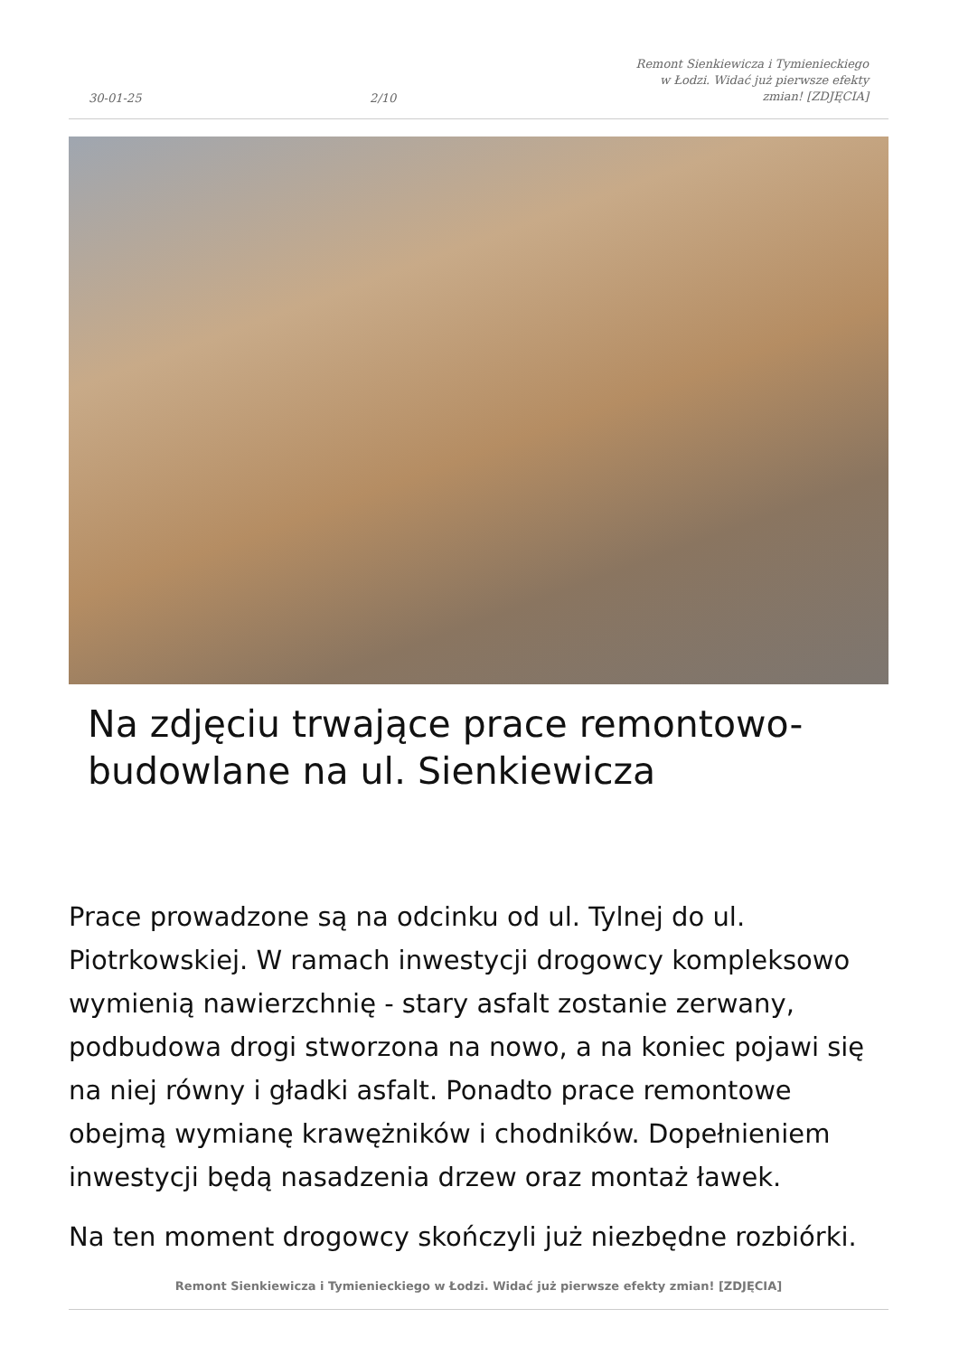30-01-25 2/10 Remont Sienkiewicza i Tymienieckiego w Łodzi. Widać już pierwsze efekty zmian! [ZDJĘCIA]
Na zdjęciu trwające prace remontowo-budowlane na ul. Sienkiewicza
Prace prowadzone są na odcinku od ul. Tylnej do ul. Piotrkowskiej. W ramach inwestycji drogowcy kompleksowo wymienią nawierzchnię - stary asfalt zostanie zerwany, podbudowa drogi stworzona na nowo, a na koniec pojawi się na niej równy i gładki asfalt. Ponadto prace remontowe obejmą wymianę krawężników i chodników. Dopełnieniem inwestycji będą nasadzenia drzew oraz montaż ławek.
Na ten moment drogowcy skończyli już niezbędne rozbiórki.
Remont Sienkiewicza i Tymienieckiego w Łodzi. Widać już pierwsze efekty zmian! [ZDJĘCIA]